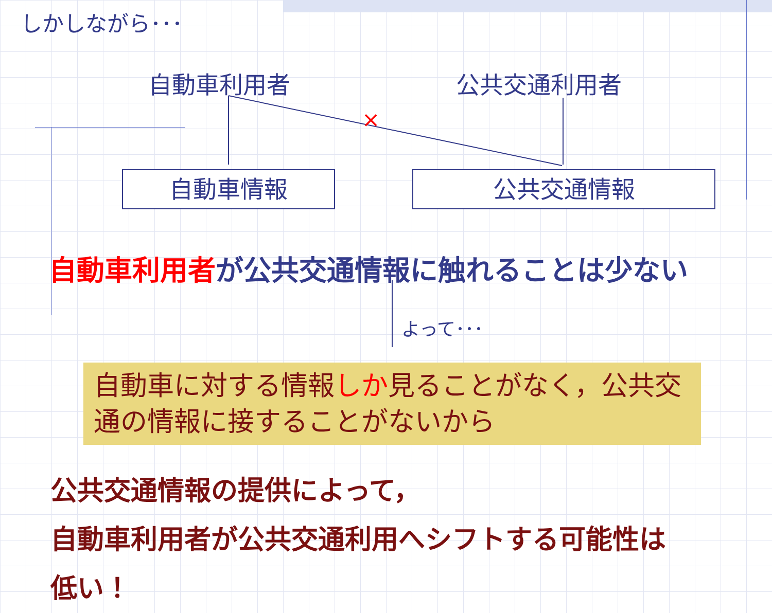×
しかしながら･･･
自動車利用者 公共交通利用者
自動車情報 公共交通情報
自動車利用者が公共交通情報に触れることは少ない
よって･･･
自動車に対する情報しか見ることがなく，公共交通の情報に接することがないから
公共交通情報の提供によって，
自動車利用者が公共交通利用へシフトする可能性は
低い！